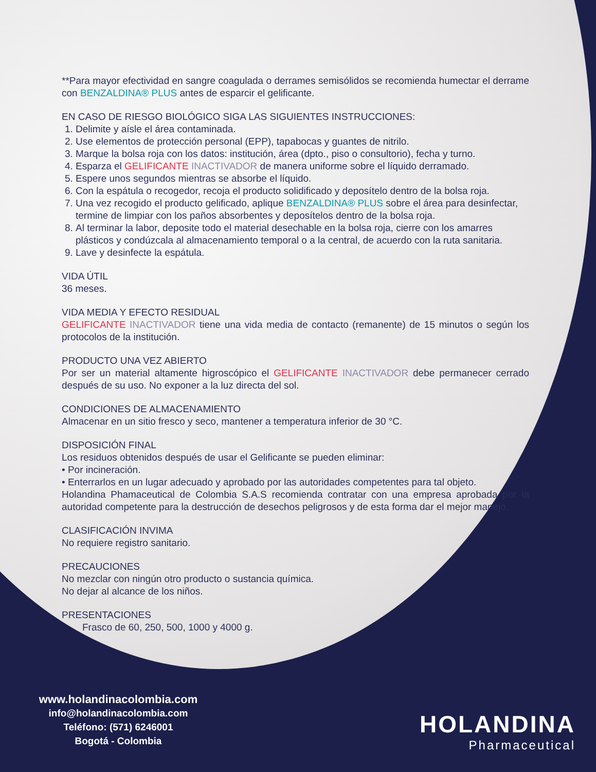**Para mayor efectividad en sangre coagulada o derrames semisólidos se recomienda humectar el derrame con BENZALDINA® PLUS antes de esparcir el gelificante.
EN CASO DE RIESGO BIOLÓGICO SIGA LAS SIGUIENTES INSTRUCCIONES:
1. Delimite y aísle el área contaminada.
2. Use elementos de protección personal (EPP), tapabocas y guantes de nitrilo.
3. Marque la bolsa roja con los datos: institución, área (dpto., piso o consultorio), fecha y turno.
4. Esparza el GELIFICANTE INACTIVADOR de manera uniforme sobre el líquido derramado.
5. Espere unos segundos mientras se absorbe el líquido.
6. Con la espátula o recogedor, recoja el producto solidificado y deposítelo dentro de la bolsa roja.
7. Una vez recogido el producto gelificado, aplique BENZALDINA® PLUS sobre el área para desinfectar, termine de limpiar con los paños absorbentes y deposítelos dentro de la bolsa roja.
8. Al terminar la labor, deposite todo el material desechable en la bolsa roja, cierre con los amarres plásticos y condúzcala al almacenamiento temporal o a la central, de acuerdo con la ruta sanitaria.
9. Lave y desinfecte la espátula.
VIDA ÚTIL
36 meses.
VIDA MEDIA Y EFECTO RESIDUAL
GELIFICANTE INACTIVADOR tiene una vida media de contacto (remanente) de 15 minutos o según los protocolos de la institución.
PRODUCTO UNA VEZ ABIERTO
Por ser un material altamente higroscópico el GELIFICANTE INACTIVADOR debe permanecer cerrado después de su uso. No exponer a la luz directa del sol.
CONDICIONES DE ALMACENAMIENTO
Almacenar en un sitio fresco y seco, mantener a temperatura inferior de 30 °C.
DISPOSICIÓN FINAL
Los residuos obtenidos después de usar el Gelificante se pueden eliminar:
• Por incineración.
• Enterrarlos en un lugar adecuado y aprobado por las autoridades competentes para tal objeto.
Holandina Phamaceutical de Colombia S.A.S recomienda contratar con una empresa aprobada por la autoridad competente para la destrucción de desechos peligrosos y de esta forma dar el mejor manejo.
CLASIFICACIÓN INVIMA
No requiere registro sanitario.
PRECAUCIONES
No mezclar con ningún otro producto o sustancia química.
No dejar al alcance de los niños.
PRESENTACIONES
Frasco de 60, 250, 500, 1000 y 4000 g.
www.holandinacolombia.com
info@holandinacolombia.com
Teléfono: (571) 6246001
Bogotá - Colombia
HOLANDINA
Pharmaceutical